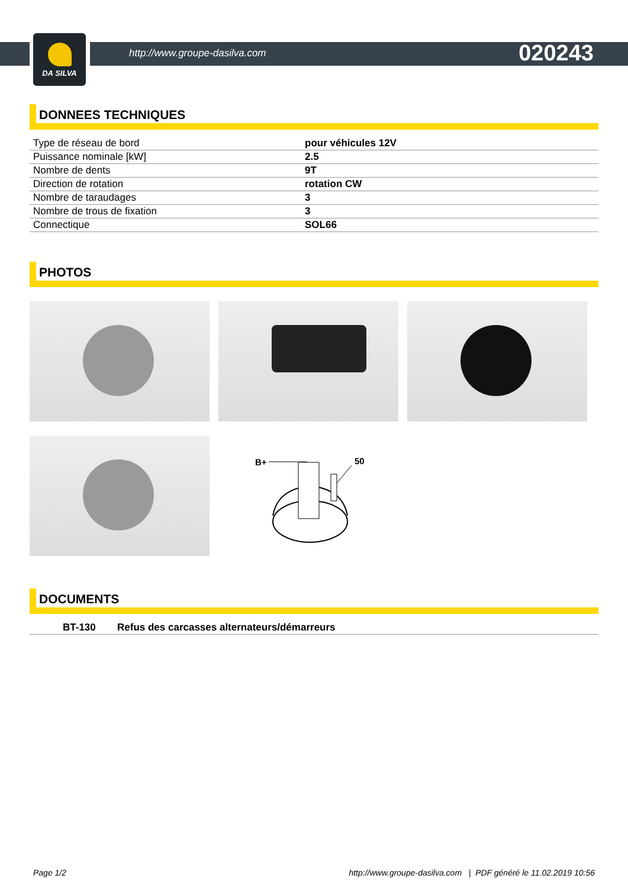DA SILVA
http://www.groupe-dasilva.com 020243
DONNEES TECHNIQUES
| Type de réseau de bord | pour véhicules 12V |
| Puissance nominale [kW] | 2.5 |
| Nombre de dents | 9T |
| Direction de rotation | rotation CW |
| Nombre de taraudages | 3 |
| Nombre de trous de fixation | 3 |
| Connectique | SOL66 |
PHOTOS
B+
50
DOCUMENTS
| BT-130 | Refus des carcasses alternateurs/démarreurs |
Page 1/2 http://www.groupe-dasilva.com | PDF généré le 11.02.2019 10:56